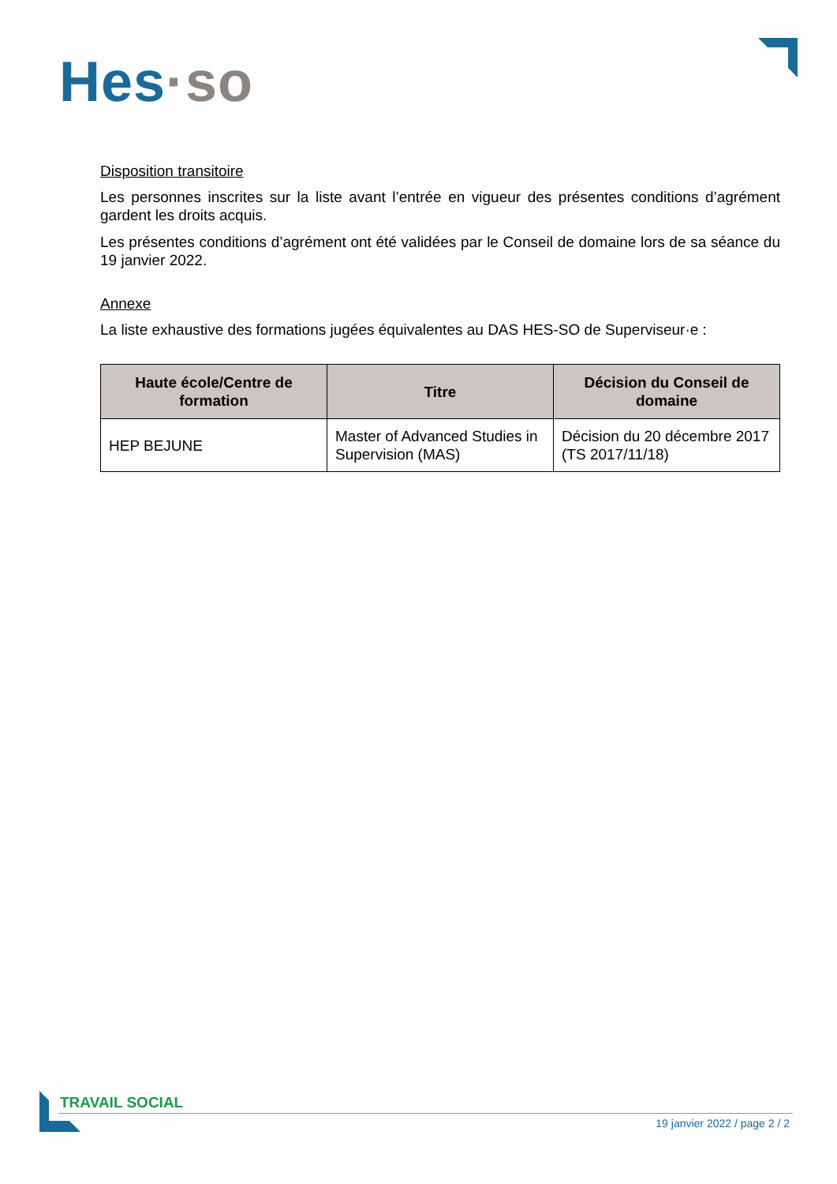Hes·so
Disposition transitoire
Les personnes inscrites sur la liste avant l’entrée en vigueur des présentes conditions d’agrément gardent les droits acquis.
Les présentes conditions d’agrément ont été validées par le Conseil de domaine lors de sa séance du 19 janvier 2022.
Annexe
La liste exhaustive des formations jugées équivalentes au DAS HES-SO de Superviseur·e :
| Haute école/Centre de formation | Titre | Décision du Conseil de domaine |
| --- | --- | --- |
| HEP BEJUNE | Master of Advanced Studies in Supervision (MAS) | Décision du 20 décembre 2017 (TS 2017/11/18) |
TRAVAIL SOCIAL
19 janvier 2022 / page 2 / 2